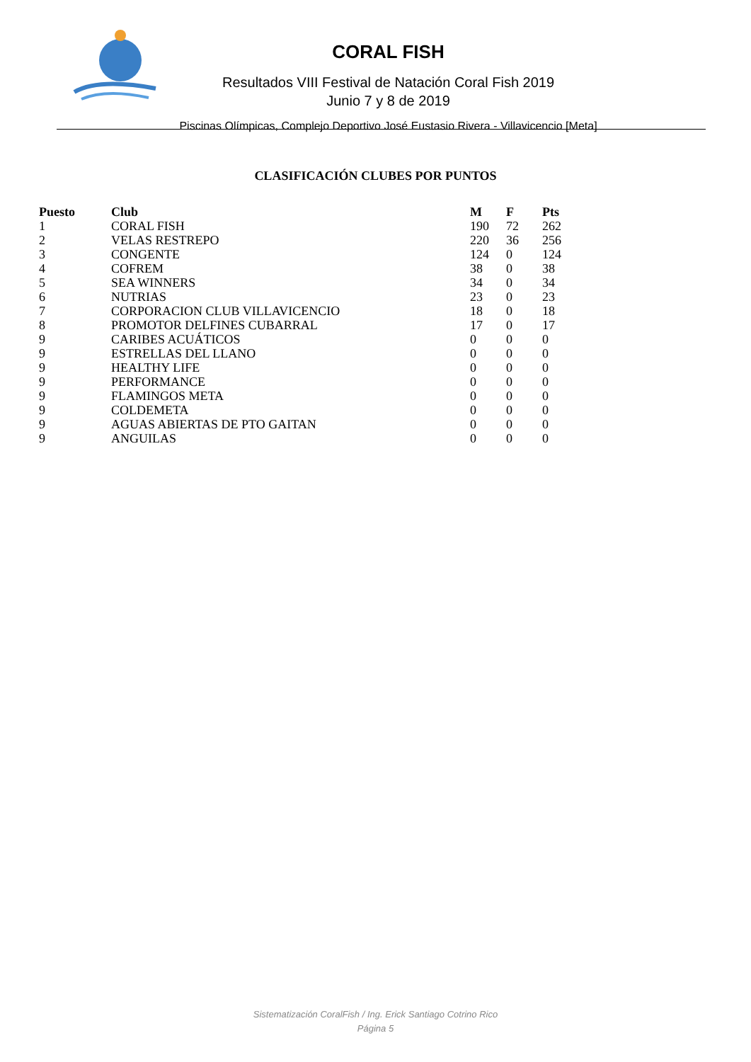CORAL FISH
Resultados VIII Festival de Natación Coral Fish 2019
Junio 7 y 8 de 2019
Piscinas Olímpicas, Complejo Deportivo José Eustasio Rivera - Villavicencio [Meta]
CLASIFICACIÓN CLUBES POR PUNTOS
| Puesto | Club | M | F | Pts |
| --- | --- | --- | --- | --- |
| 1 | CORAL FISH | 190 | 72 | 262 |
| 2 | VELAS RESTREPO | 220 | 36 | 256 |
| 3 | CONGENTE | 124 | 0 | 124 |
| 4 | COFREM | 38 | 0 | 38 |
| 5 | SEA WINNERS | 34 | 0 | 34 |
| 6 | NUTRIAS | 23 | 0 | 23 |
| 7 | CORPORACION CLUB VILLAVICENCIO | 18 | 0 | 18 |
| 8 | PROMOTOR DELFINES CUBARRAL | 17 | 0 | 17 |
| 9 | CARIBES ACUÁTICOS | 0 | 0 | 0 |
| 9 | ESTRELLAS DEL LLANO | 0 | 0 | 0 |
| 9 | HEALTHY LIFE | 0 | 0 | 0 |
| 9 | PERFORMANCE | 0 | 0 | 0 |
| 9 | FLAMINGOS META | 0 | 0 | 0 |
| 9 | COLDEMETA | 0 | 0 | 0 |
| 9 | AGUAS ABIERTAS DE PTO GAITAN | 0 | 0 | 0 |
| 9 | ANGUILAS | 0 | 0 | 0 |
Sistematización CoralFish / Ing. Erick Santiago Cotrino Rico
Página 5